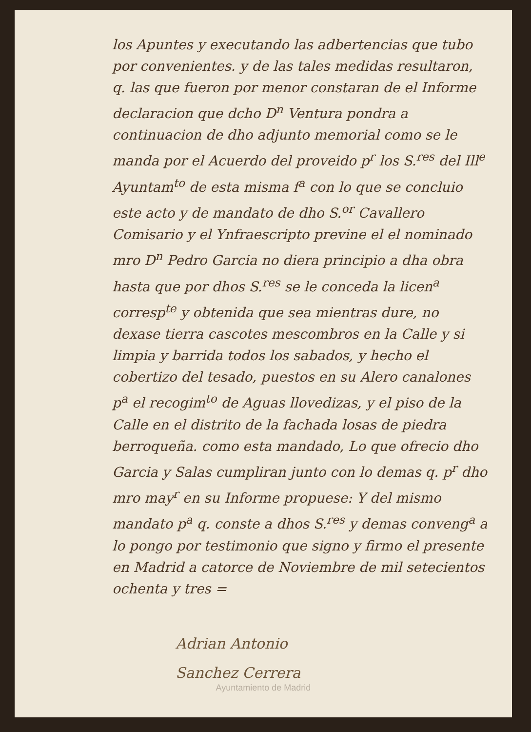los Apuntes y executando las adbertencias que tubo por convenientes. y de las tales medidas resultaron, q. las que fueron por menor constaran de el Informe declaracion que dcho D<sup>n</sup> Ventura pondra a continuacion de dho adjunto memorial como se le manda por el Acuerdo del proveido p<sup>r</sup> los S.<sup>res</sup> del Ill<sup>e</sup> Ayuntam<sup>to</sup> de esta misma f<sup>a</sup> con lo que se concluio este acto y de mandato de dho S.<sup>or</sup> Cavallero Comisario y el Ynfraescripto previne el el nominado mro D<sup>n</sup> Pedro Garcia no diera principio a dha obra hasta que por dhos S.<sup>res</sup> se le conceda la licen<sup>a</sup> corresp<sup>te</sup> y obtenida que sea mientras dure, no dexase tierra cascotes mescombros en la Calle y si limpia y barrida todos los sabados, y hecho el cobertizo del tesado, puestos en su Alero canalones p<sup>a</sup> el recogim<sup>to</sup> de Aguas llovedizas, y el piso de la Calle en el distrito de la fachada losas de piedra berroqueña. como esta mandado, Lo que ofrecio dho Garcia y Salas cumpliran junto con lo demas q. p<sup>r</sup> dho mro may<sup>r</sup> en su Informe propuese: Y del mismo mandato p<sup>a</sup> q. conste a dhos S.<sup>res</sup> y demas conveng<sup>a</sup> a lo pongo por testimonio que signo y firmo el presente en Madrid a catorce de Noviembre de mil setecientos ochenta y tres =
Adrian Antonio
Sanchez Cerrera
Ayuntamiento de Madrid